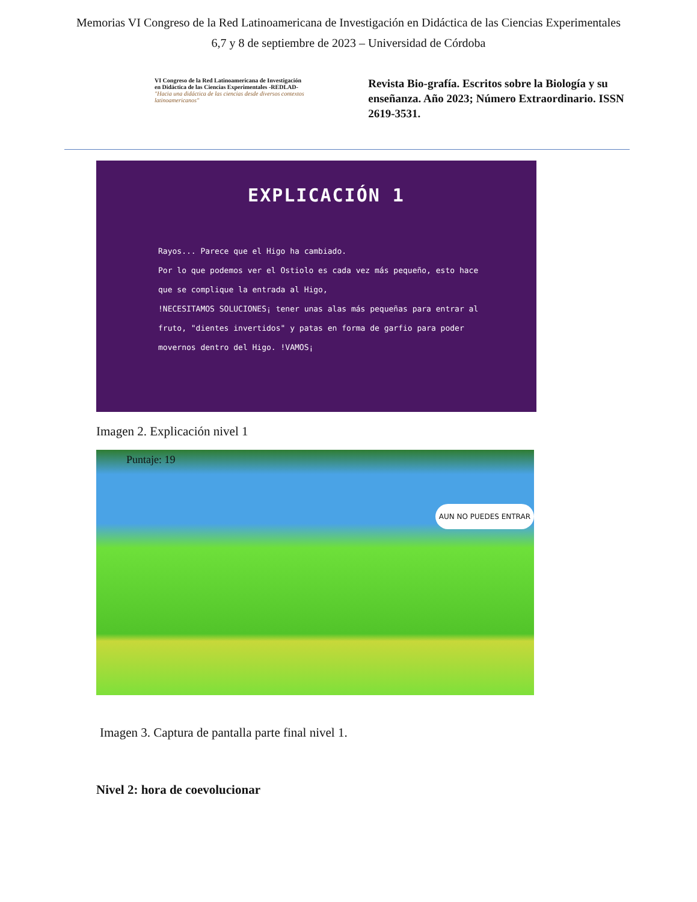Memorias VI Congreso de la Red Latinoamericana de Investigación en Didáctica de las Ciencias Experimentales
6,7 y 8 de septiembre de 2023 – Universidad de Córdoba
VI Congreso de la Red Latinoamericana de Investigación en Didáctica de las Ciencias Experimentales -REDLAD-
"Hacia una didáctica de las ciencias desde diversos contextos latinoamericanos"
Revista Bio-grafía. Escritos sobre la Biología y su enseñanza. Año 2023; Número Extraordinario. ISSN 2619-3531.
EXPLICACIÓN 1
Rayos... Parece que el Higo ha cambiado.
Por lo que podemos ver el Ostiolo es cada vez más pequeño, esto hace que se complique la entrada al Higo,
!NECESITAMOS SOLUCIONES¡ tener unas alas más pequeñas para entrar al fruto, "dientes invertidos" y patas en forma de garfio para poder movernos dentro del Higo. !VAMOS¡
Imagen 2. Explicación nivel 1
Puntaje: 19
AUN NO PUEDES ENTRAR
Imagen 3. Captura de pantalla parte final nivel 1.
Nivel 2: hora de coevolucionar